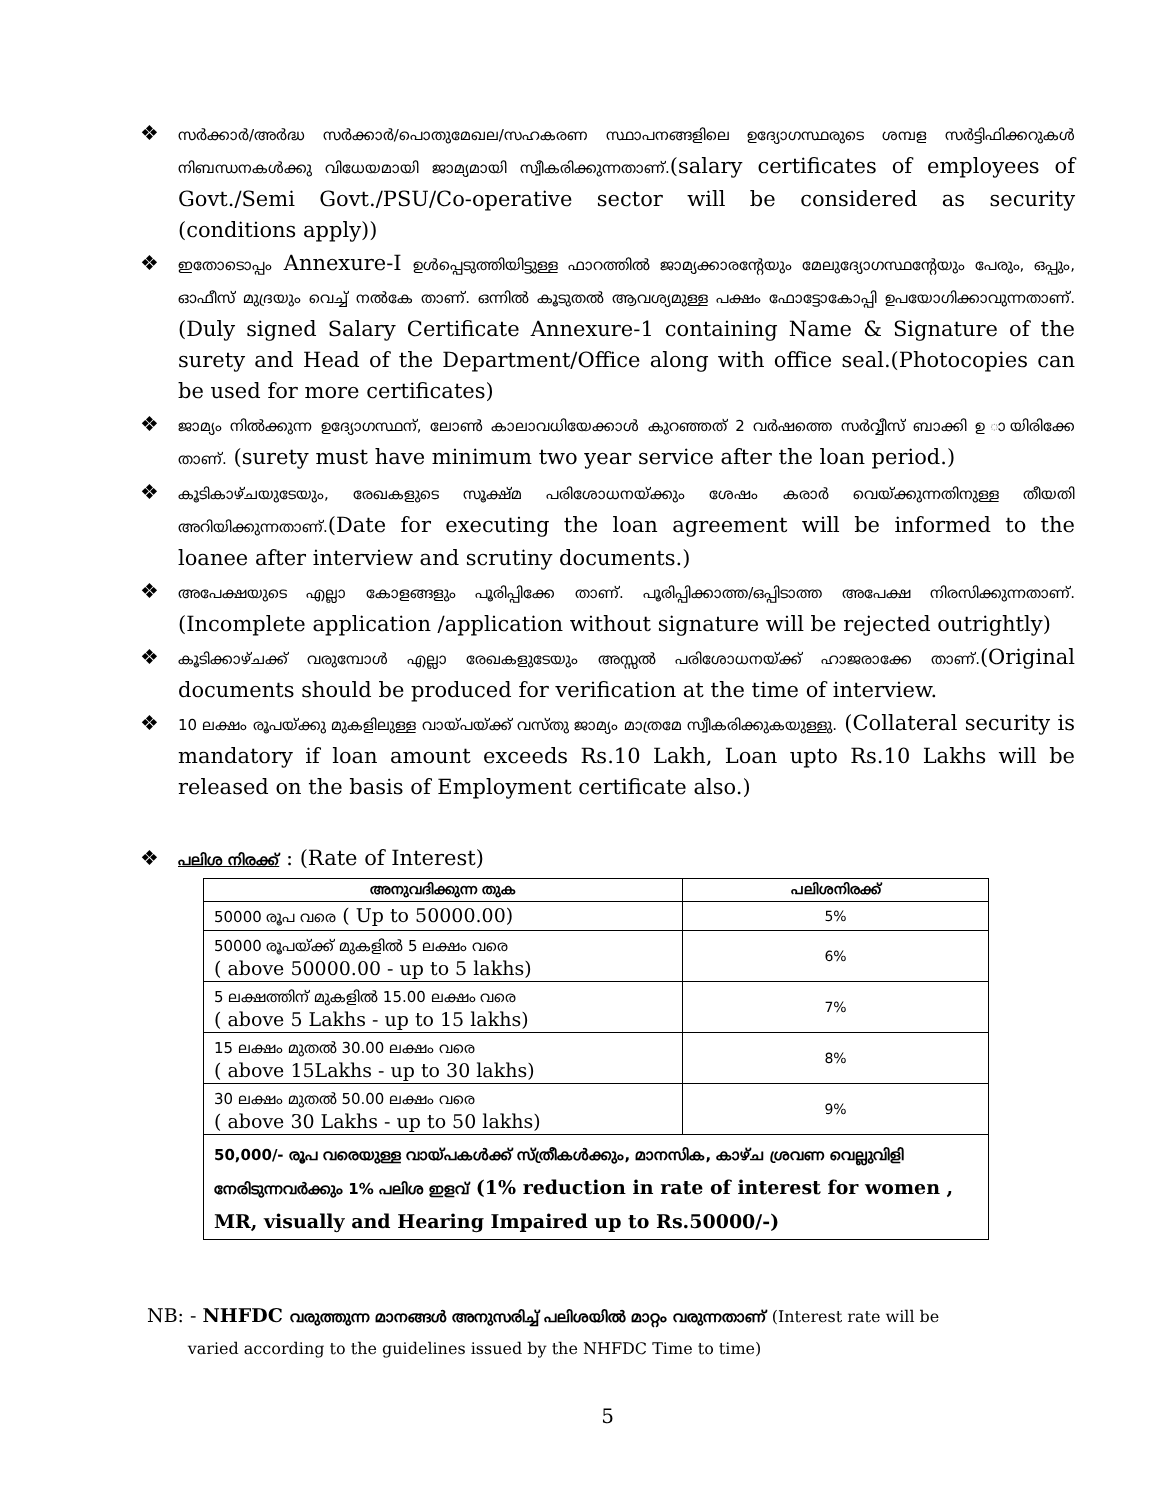❖ സർക്കാർ/അർദ്ധ സർക്കാർ/പൊതുമേഖല/സഹകരണ സ്ഥാപനങ്ങളിലെ ഉദ്യോഗസ്ഥരുടെ ശമ്പള സർട്ടിഫിക്കറുകൾ നിബന്ധനകൾക്കു വിധേയമായി ജാമ്യമായി സ്വീകരിക്കുന്നതാണ്.(salary certificates of employees of Govt./Semi Govt./PSU/Co-operative sector will be considered as security (conditions apply))
❖ ഇതോടൊപ്പം Annexure-I ഉൾപ്പെടുത്തിയിട്ടുള്ള ഫാറത്തിൽ ജാമ്യക്കാരന്റേയും മേലുദ്യോഗസ്ഥന്റേയും പേരും, ഒപ്പും, ഓഫീസ് മുദ്രയും വെച്ച് നൽകേ താണ്. ഒന്നിൽ കൂടുതൽ ആവശ്യമുള്ള പക്ഷം ഫോട്ടോകോപ്പി ഉപയോഗിക്കാവുന്നതാണ്.(Duly signed Salary Certificate Annexure-1 containing Name & Signature of the surety and Head of the Department/Office along with office seal.(Photocopies can be used for more certificates)
❖ ജാമ്യം നിൽക്കുന്ന ഉദ്യോഗസ്ഥന്, ലോൺ കാലാവധിയേക്കാൾ കുറഞ്ഞത് 2 വർഷത്തെ സർവ്വീസ് ബാക്കി ഉ ായിരിക്കേ താണ്. (surety must have minimum two year service after the loan period.)
❖ കൂടികാഴ്ചയുടേയും, രേഖകളുടെ സൂക്ഷ്മ പരിശോധനയ്ക്കും ശേഷം കരാർ വെയ്ക്കുന്നതിനുള്ള തീയതി അറിയിക്കുന്നതാണ്.(Date for executing the loan agreement will be informed to the loanee after interview and scrutiny documents.)
❖ അപേക്ഷയുടെ എല്ലാ കോളങ്ങളും പൂരിപ്പിക്കേ താണ്. പൂരിപ്പിക്കാത്ത/ഒപ്പിടാത്ത അപേക്ഷ നിരസിക്കുന്നതാണ്. (Incomplete application /application without signature will be rejected outrightly)
❖ കൂടിക്കാഴ്ചക്ക് വരുമ്പോൾ എല്ലാ രേഖകളുടേയും അസ്സൽ പരിശോധനയ്ക്ക് ഹാജരാക്കേ താണ്.(Original documents should be produced for verification at the time of interview.
❖ 10 ലക്ഷം രൂപയ്ക്കു മുകളിലുള്ള വായ്പയ്ക്ക് വസ്തു ജാമ്യം മാത്രമേ സ്വീകരിക്കുകയുള്ളു. (Collateral security is mandatory if loan amount exceeds Rs.10 Lakh, Loan upto Rs.10 Lakhs will be released on the basis of Employment certificate also.)
❖ പലിശ നിരക്ക് : (Rate of Interest)
| അനുവദിക്കുന്ന തുക | പലിശനിരക്ക് |
| --- | --- |
| 50000 രൂപ വരെ ( Up to 50000.00) | 5% |
| 50000 രൂപയ്ക്ക് മുകളിൽ 5 ലക്ഷം വരെ ( above 50000.00 - up to 5 lakhs) | 6% |
| 5 ലക്ഷത്തിന് മുകളിൽ 15.00 ലക്ഷം വരെ ( above 5 Lakhs - up to 15 lakhs) | 7% |
| 15 ലക്ഷം മുതൽ 30.00 ലക്ഷം വരെ ( above 15Lakhs - up to 30 lakhs) | 8% |
| 30 ലക്ഷം മുതൽ 50.00 ലക്ഷം വരെ ( above 30 Lakhs - up to 50 lakhs) | 9% |
| 50,000/- രൂപ വരെയുള്ള വായ്പകൾക്ക് സ്ത്രീകൾക്കും, മാനസിക, കാഴ്ച ശ്രവണ വെല്ലുവിളി നേരിടുന്നവർക്കും 1% പലിശ ഇളവ് (1% reduction in rate of interest for women , MR, visually and Hearing Impaired up to Rs.50000/-) | |
NB: - NHFDC വരുത്തുന്ന മാനങ്ങൾ അനുസരിച്ച് പലിശയിൽ മാറ്റം വരുന്നതാണ് (Interest rate will be
varied according to the guidelines issued by the NHFDC Time to time)
5